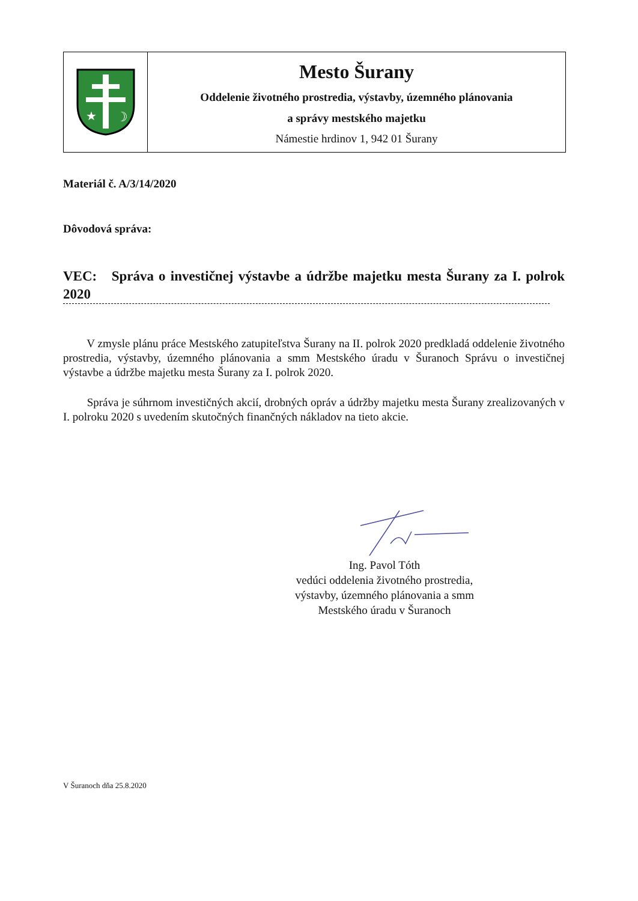★
☽
Mesto Šurany
Oddelenie životného prostredia, výstavby, územného plánovania
a správy mestského majetku
Námestie hrdinov 1, 942 01 Šurany
Materiál č. A/3/14/2020
Dôvodová správa:
VEC: Správa o investičnej výstavbe a údržbe majetku mesta Šurany za I. polrok 2020
V zmysle plánu práce Mestského zatupiteľstva Šurany na II. polrok 2020 predkladá oddelenie životného prostredia, výstavby, územného plánovania a smm Mestského úradu v Šuranoch Správu o investičnej výstavbe a údržbe majetku mesta Šurany za I. polrok 2020.
Správa je súhrnom investičných akcií, drobných opráv a údržby majetku mesta Šurany zrealizovaných v I. polroku 2020 s uvedením skutočných finančných nákladov na tieto akcie.
Ing. Pavol Tóth
vedúci oddelenia životného prostredia,
výstavby, územného plánovania a smm
Mestského úradu v Šuranoch
V Šuranoch dňa 25.8.2020